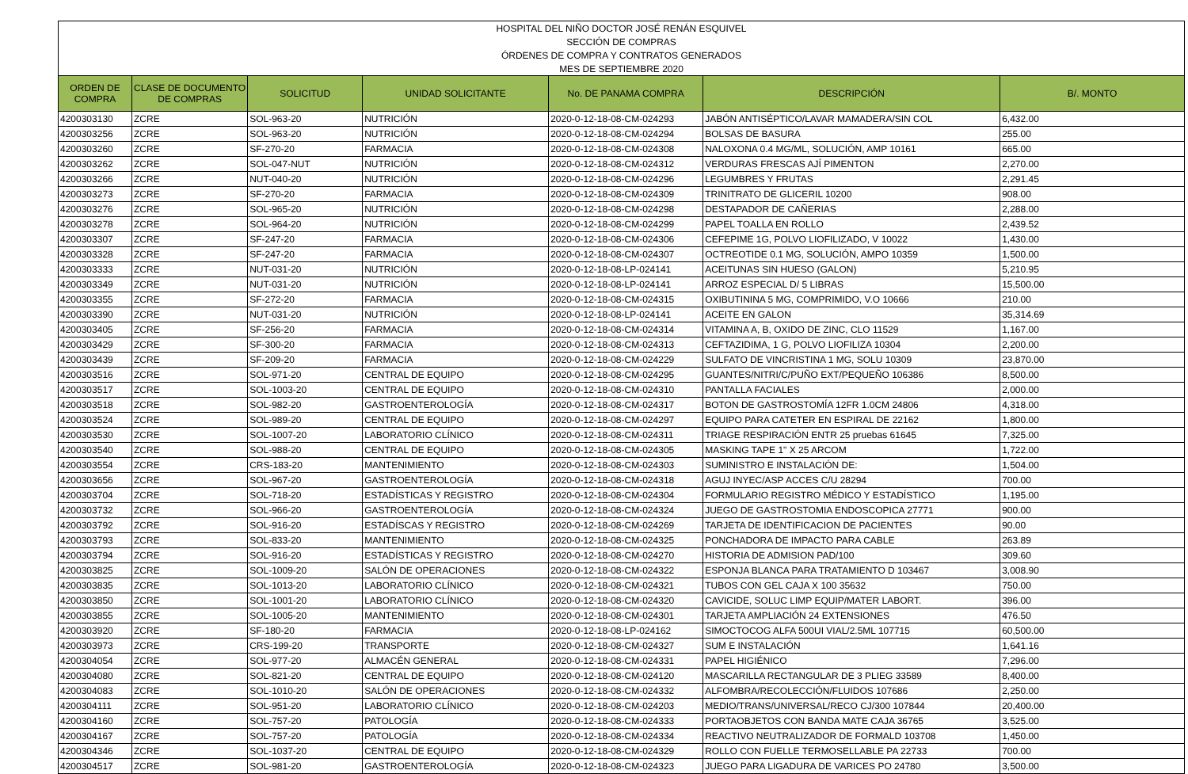| HOSPITAL DEL NIÑO DOCTOR JOSÉ RENÁN ESQUIVEL | | | | | | |
| SECCIÓN DE COMPRAS | | | | | | |
| ÓRDENES DE COMPRA Y CONTRATOS GENERADOS | | | | | | |
| MES DE SEPTIEMBRE 2020 | | | | | | |
| ORDEN DE COMPRA | CLASE DE DOCUMENTO DE COMPRAS | SOLICITUD | UNIDAD SOLICITANTE | No. DE PANAMA COMPRA | DESCRIPCIÓN | B/. MONTO |
| 4200303130 | ZCRE | SOL-963-20 | NUTRICIÓN | 2020-0-12-18-08-CM-024293 | JABÓN ANTISÉPTICO/LAVAR MAMADERA/SIN COL | 6,432.00 |
| 4200303256 | ZCRE | SOL-963-20 | NUTRICIÓN | 2020-0-12-18-08-CM-024294 | BOLSAS DE BASURA | 255.00 |
| 4200303260 | ZCRE | SF-270-20 | FARMACIA | 2020-0-12-18-08-CM-024308 | NALOXONA 0.4 MG/ML, SOLUCIÓN, AMP 10161 | 665.00 |
| 4200303262 | ZCRE | SOL-047-NUT | NUTRICIÓN | 2020-0-12-18-08-CM-024312 | VERDURAS FRESCAS AJÍ PIMENTON | 2,270.00 |
| 4200303266 | ZCRE | NUT-040-20 | NUTRICIÓN | 2020-0-12-18-08-CM-024296 | LEGUMBRES Y FRUTAS | 2,291.45 |
| 4200303273 | ZCRE | SF-270-20 | FARMACIA | 2020-0-12-18-08-CM-024309 | TRINITRATO DE GLICERIL 10200 | 908.00 |
| 4200303276 | ZCRE | SOL-965-20 | NUTRICIÓN | 2020-0-12-18-08-CM-024298 | DESTAPADOR DE CAÑERIAS | 2,288.00 |
| 4200303278 | ZCRE | SOL-964-20 | NUTRICIÓN | 2020-0-12-18-08-CM-024299 | PAPEL TOALLA EN ROLLO | 2,439.52 |
| 4200303307 | ZCRE | SF-247-20 | FARMACIA | 2020-0-12-18-08-CM-024306 | CEFEPIME 1G, POLVO LIOFILIZADO, V 10022 | 1,430.00 |
| 4200303328 | ZCRE | SF-247-20 | FARMACIA | 2020-0-12-18-08-CM-024307 | OCTREOTIDE 0.1 MG, SOLUCIÓN, AMPO 10359 | 1,500.00 |
| 4200303333 | ZCRE | NUT-031-20 | NUTRICIÓN | 2020-0-12-18-08-LP-024141 | ACEITUNAS SIN HUESO (GALON) | 5,210.95 |
| 4200303349 | ZCRE | NUT-031-20 | NUTRICIÓN | 2020-0-12-18-08-LP-024141 | ARROZ ESPECIAL D/ 5 LIBRAS | 15,500.00 |
| 4200303355 | ZCRE | SF-272-20 | FARMACIA | 2020-0-12-18-08-CM-024315 | OXIBUTININA 5 MG, COMPRIMIDO, V.O 10666 | 210.00 |
| 4200303390 | ZCRE | NUT-031-20 | NUTRICIÓN | 2020-0-12-18-08-LP-024141 | ACEITE EN GALON | 35,314.69 |
| 4200303405 | ZCRE | SF-256-20 | FARMACIA | 2020-0-12-18-08-CM-024314 | VITAMINA A, B, OXIDO DE ZINC, CLO 11529 | 1,167.00 |
| 4200303429 | ZCRE | SF-300-20 | FARMACIA | 2020-0-12-18-08-CM-024313 | CEFTAZIDIMA, 1 G, POLVO LIOFILIZA 10304 | 2,200.00 |
| 4200303439 | ZCRE | SF-209-20 | FARMACIA | 2020-0-12-18-08-CM-024229 | SULFATO DE VINCRISTINA 1 MG, SOLU 10309 | 23,870.00 |
| 4200303516 | ZCRE | SOL-971-20 | CENTRAL DE EQUIPO | 2020-0-12-18-08-CM-024295 | GUANTES/NITRI/C/PUÑO EXT/PEQUEÑO 106386 | 8,500.00 |
| 4200303517 | ZCRE | SOL-1003-20 | CENTRAL DE EQUIPO | 2020-0-12-18-08-CM-024310 | PANTALLA FACIALES | 2,000.00 |
| 4200303518 | ZCRE | SOL-982-20 | GASTROENTEROLOGÍA | 2020-0-12-18-08-CM-024317 | BOTON DE GASTROSTOMÍA 12FR 1.0CM 24806 | 4,318.00 |
| 4200303524 | ZCRE | SOL-989-20 | CENTRAL DE EQUIPO | 2020-0-12-18-08-CM-024297 | EQUIPO PARA CATETER EN ESPIRAL DE 22162 | 1,800.00 |
| 4200303530 | ZCRE | SOL-1007-20 | LABORATORIO CLÍNICO | 2020-0-12-18-08-CM-024311 | TRIAGE RESPIRACIÓN ENTR 25 pruebas 61645 | 7,325.00 |
| 4200303540 | ZCRE | SOL-988-20 | CENTRAL DE EQUIPO | 2020-0-12-18-08-CM-024305 | MASKING TAPE 1" X 25 ARCOM | 1,722.00 |
| 4200303554 | ZCRE | CRS-183-20 | MANTENIMIENTO | 2020-0-12-18-08-CM-024303 | SUMINISTRO E INSTALACIÓN DE: | 1,504.00 |
| 4200303656 | ZCRE | SOL-967-20 | GASTROENTEROLOGÍA | 2020-0-12-18-08-CM-024318 | AGUJ INYEC/ASP ACCES C/U 28294 | 700.00 |
| 4200303704 | ZCRE | SOL-718-20 | ESTADÍSTICAS Y REGISTRO | 2020-0-12-18-08-CM-024304 | FORMULARIO REGISTRO MÉDICO Y ESTADÍSTICO | 1,195.00 |
| 4200303732 | ZCRE | SOL-966-20 | GASTROENTEROLOGÍA | 2020-0-12-18-08-CM-024324 | JUEGO DE GASTROSTOMIA ENDOSCOPICA 27771 | 900.00 |
| 4200303792 | ZCRE | SOL-916-20 | ESTADÍSCAS Y REGISTRO | 2020-0-12-18-08-CM-024269 | TARJETA DE IDENTIFICACION DE PACIENTES | 90.00 |
| 4200303793 | ZCRE | SOL-833-20 | MANTENIMIENTO | 2020-0-12-18-08-CM-024325 | PONCHADORA DE IMPACTO PARA CABLE | 263.89 |
| 4200303794 | ZCRE | SOL-916-20 | ESTADÍSTICAS Y REGISTRO | 2020-0-12-18-08-CM-024270 | HISTORIA DE ADMISION PAD/100 | 309.60 |
| 4200303825 | ZCRE | SOL-1009-20 | SALÓN DE OPERACIONES | 2020-0-12-18-08-CM-024322 | ESPONJA BLANCA PARA TRATAMIENTO D 103467 | 3,008.90 |
| 4200303835 | ZCRE | SOL-1013-20 | LABORATORIO CLÍNICO | 2020-0-12-18-08-CM-024321 | TUBOS CON GEL CAJA X 100 35632 | 750.00 |
| 4200303850 | ZCRE | SOL-1001-20 | LABORATORIO CLÍNICO | 2020-0-12-18-08-CM-024320 | CAVICIDE, SOLUC LIMP EQUIP/MATER LABORT. | 396.00 |
| 4200303855 | ZCRE | SOL-1005-20 | MANTENIMIENTO | 2020-0-12-18-08-CM-024301 | TARJETA AMPLIACIÓN 24 EXTENSIONES | 476.50 |
| 4200303920 | ZCRE | SF-180-20 | FARMACIA | 2020-0-12-18-08-LP-024162 | SIMOCTOCOG ALFA 500UI VIAL/2.5ML 107715 | 60,500.00 |
| 4200303973 | ZCRE | CRS-199-20 | TRANSPORTE | 2020-0-12-18-08-CM-024327 | SUM E INSTALACIÓN | 1,641.16 |
| 4200304054 | ZCRE | SOL-977-20 | ALMACÉN GENERAL | 2020-0-12-18-08-CM-024331 | PAPEL HIGIÉNICO | 7,296.00 |
| 4200304080 | ZCRE | SOL-821-20 | CENTRAL DE EQUIPO | 2020-0-12-18-08-CM-024120 | MASCARILLA RECTANGULAR DE 3 PLIEG 33589 | 8,400.00 |
| 4200304083 | ZCRE | SOL-1010-20 | SALÓN DE OPERACIONES | 2020-0-12-18-08-CM-024332 | ALFOMBRA/RECOLECCIÓN/FLUIDOS 107686 | 2,250.00 |
| 4200304111 | ZCRE | SOL-951-20 | LABORATORIO CLÍNICO | 2020-0-12-18-08-CM-024203 | MEDIO/TRANS/UNIVERSAL/RECO CJ/300 107844 | 20,400.00 |
| 4200304160 | ZCRE | SOL-757-20 | PATOLOGÍA | 2020-0-12-18-08-CM-024333 | PORTAOBJETOS CON BANDA MATE CAJA 36765 | 3,525.00 |
| 4200304167 | ZCRE | SOL-757-20 | PATOLOGÍA | 2020-0-12-18-08-CM-024334 | REACTIVO NEUTRALIZADOR DE FORMALD 103708 | 1,450.00 |
| 4200304346 | ZCRE | SOL-1037-20 | CENTRAL DE EQUIPO | 2020-0-12-18-08-CM-024329 | ROLLO CON FUELLE TERMOSELLABLE PA 22733 | 700.00 |
| 4200304517 | ZCRE | SOL-981-20 | GASTROENTEROLOGÍA | 2020-0-12-18-08-CM-024323 | JUEGO PARA LIGADURA DE VARICES PO 24780 | 3,500.00 |